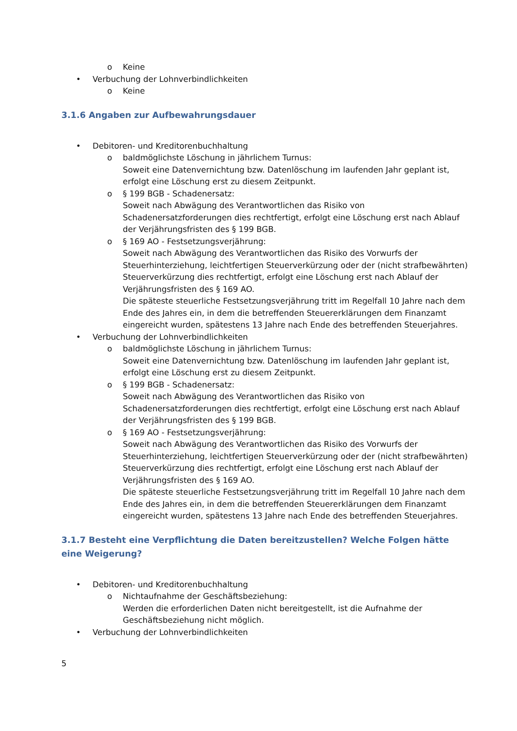o Keine
• Verbuchung der Lohnverbindlichkeiten
o Keine
3.1.6 Angaben zur Aufbewahrungsdauer
• Debitoren- und Kreditorenbuchhaltung
o baldmöglichste Löschung in jährlichem Turnus:
Soweit eine Datenvernichtung bzw. Datenlöschung im laufenden Jahr geplant ist, erfolgt eine Löschung erst zu diesem Zeitpunkt.
o § 199 BGB - Schadenersatz:
Soweit nach Abwägung des Verantwortlichen das Risiko von Schadenersatzforderungen dies rechtfertigt, erfolgt eine Löschung erst nach Ablauf der Verjährungsfristen des § 199 BGB.
o § 169 AO - Festsetzungsverjährung:
Soweit nach Abwägung des Verantwortlichen das Risiko des Vorwurfs der Steuerhinterziehung, leichtfertigen Steuerverkürzung oder der (nicht strafbewährten) Steuerverkürzung dies rechtfertigt, erfolgt eine Löschung erst nach Ablauf der Verjährungsfristen des § 169 AO.
Die späteste steuerliche Festsetzungsverjährung tritt im Regelfall 10 Jahre nach dem Ende des Jahres ein, in dem die betreffenden Steuererklärungen dem Finanzamt eingereicht wurden, spätestens 13 Jahre nach Ende des betreffenden Steuerjahres.
• Verbuchung der Lohnverbindlichkeiten
o baldmöglichste Löschung in jährlichem Turnus:
Soweit eine Datenvernichtung bzw. Datenlöschung im laufenden Jahr geplant ist, erfolgt eine Löschung erst zu diesem Zeitpunkt.
o § 199 BGB - Schadenersatz:
Soweit nach Abwägung des Verantwortlichen das Risiko von Schadenersatzforderungen dies rechtfertigt, erfolgt eine Löschung erst nach Ablauf der Verjährungsfristen des § 199 BGB.
o § 169 AO - Festsetzungsverjährung:
Soweit nach Abwägung des Verantwortlichen das Risiko des Vorwurfs der Steuerhinterziehung, leichtfertigen Steuerverkürzung oder der (nicht strafbewährten) Steuerverkürzung dies rechtfertigt, erfolgt eine Löschung erst nach Ablauf der Verjährungsfristen des § 169 AO.
Die späteste steuerliche Festsetzungsverjährung tritt im Regelfall 10 Jahre nach dem Ende des Jahres ein, in dem die betreffenden Steuererklärungen dem Finanzamt eingereicht wurden, spätestens 13 Jahre nach Ende des betreffenden Steuerjahres.
3.1.7 Besteht eine Verpflichtung die Daten bereitzustellen? Welche Folgen hätte eine Weigerung?
• Debitoren- und Kreditorenbuchhaltung
o Nichtaufnahme der Geschäftsbeziehung:
Werden die erforderlichen Daten nicht bereitgestellt, ist die Aufnahme der Geschäftsbeziehung nicht möglich.
• Verbuchung der Lohnverbindlichkeiten
5